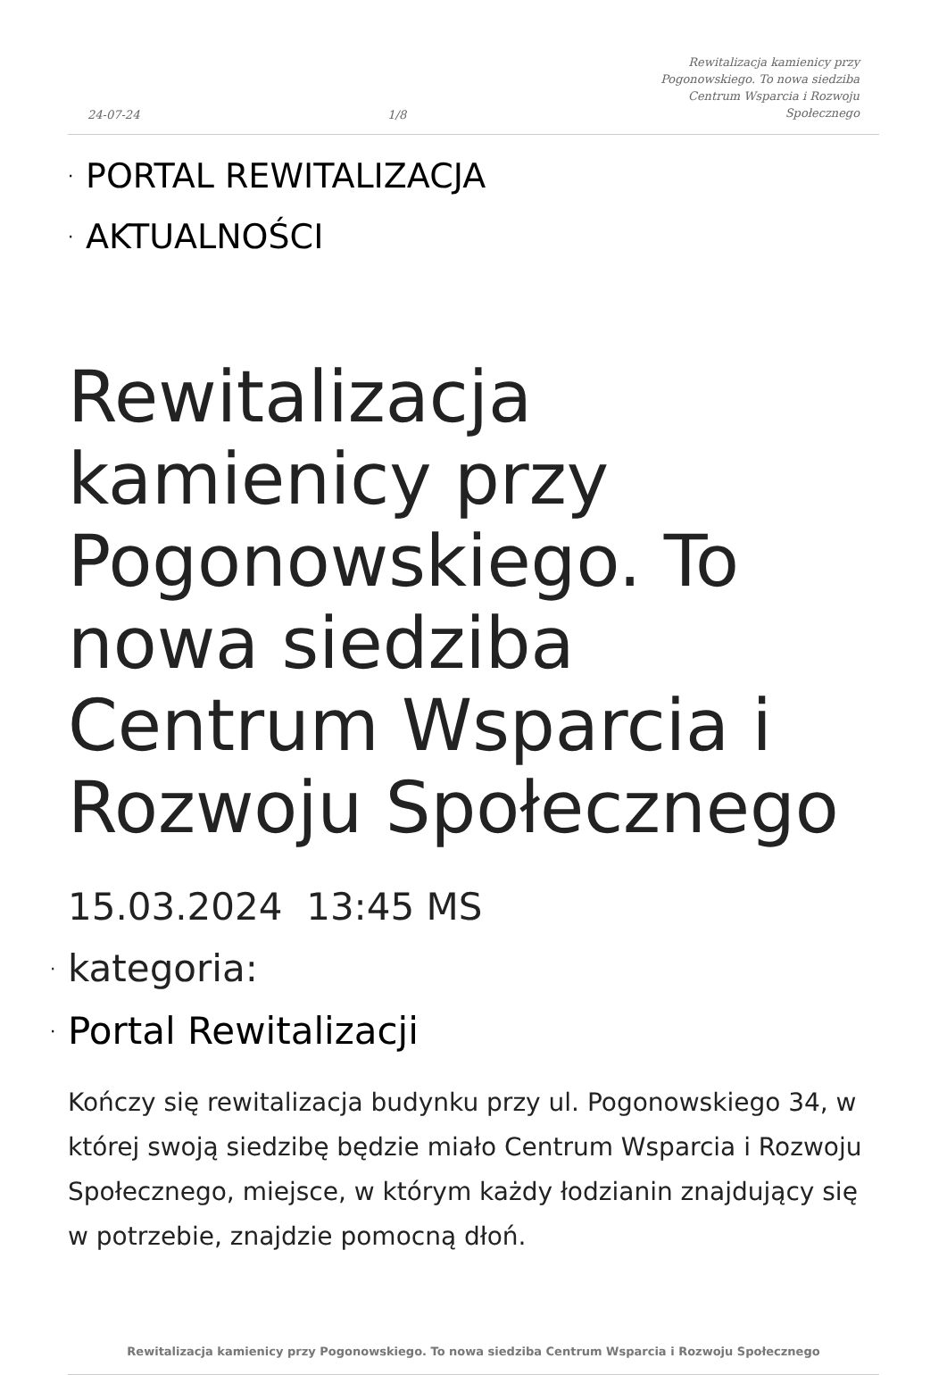24-07-24 1/8 Rewitalizacja kamienicy przy Pogonowskiego. To nowa siedziba Centrum Wsparcia i Rozwoju Społecznego
· PORTAL REWITALIZACJA
· AKTUALNOŚCI
Rewitalizacja kamienicy przy Pogonowskiego. To nowa siedziba Centrum Wsparcia i Rozwoju Społecznego
15.03.2024 13:45 MS
· kategoria:
· Portal Rewitalizacji
Kończy się rewitalizacja budynku przy ul. Pogonowskiego 34, w której swoją siedzibę będzie miało Centrum Wsparcia i Rozwoju Społecznego, miejsce, w którym każdy łodzianin znajdujący się w potrzebie, znajdzie pomocną dłoń.
Rewitalizacja kamienicy przy Pogonowskiego. To nowa siedziba Centrum Wsparcia i Rozwoju Społecznego